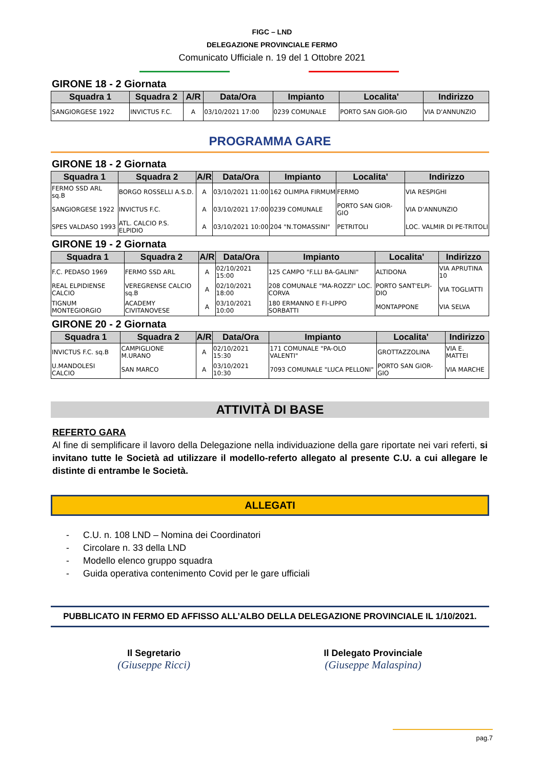FIGC – LND
DELEGAZIONE PROVINCIALE FERMO
Comunicato Ufficiale n. 19 del 1 Ottobre 2021
GIRONE 18 - 2 Giornata
| Squadra 1 | Squadra 2 | A/R | Data/Ora | Impianto | Localita' | Indirizzo |
| --- | --- | --- | --- | --- | --- | --- |
| SANGIORGESE 1922 | INVICTUS F.C. | A | 03/10/2021 17:00 | 0239 COMUNALE | PORTO SAN GIOR-GIO | VIA D'ANNUNZIO |
PROGRAMMA GARE
GIRONE 18 - 2 Giornata
| Squadra 1 | Squadra 2 | A/R | Data/Ora | Impianto | Localita' | Indirizzo |
| --- | --- | --- | --- | --- | --- | --- |
| FERMO SSD ARL sq.B | BORGO ROSSELLI A.S.D. | A | 03/10/2021 11:00 | 162 OLIMPIA FIRMUM | FERMO | VIA RESPIGHI |
| SANGIORGESE 1922 | INVICTUS F.C. | A | 03/10/2021 17:00 | 0239 COMUNALE | PORTO SAN GIOR-GIO | VIA D'ANNUNZIO |
| SPES VALDASO 1993 | ATL. CALCIO P.S. ELPIDIO | A | 03/10/2021 10:00 | 204 "N.TOMASSINI" | PETRITOLI | LOC. VALMIR DI PE-TRITOLI |
GIRONE 19 - 2 Giornata
| Squadra 1 | Squadra 2 | A/R | Data/Ora | Impianto | Localita' | Indirizzo |
| --- | --- | --- | --- | --- | --- | --- |
| F.C. PEDASO 1969 | FERMO SSD ARL | A | 02/10/2021 15:00 | 125 CAMPO "F.LLI BA-GALINI" | ALTIDONA | VIA APRUTINA 10 |
| REAL ELPIDIENSE CALCIO | VEREGRENSE CALCIO sq.B | A | 02/10/2021 18:00 | 208 COMUNALE "MA-ROZZI" LOC. CORVA | PORTO SANT'ELPI-DIO | VIA TOGLIATTI |
| TIGNUM MONTEGIORGIO | ACADEMY CIVITANOVESE | A | 03/10/2021 10:00 | 180 ERMANNO E FI-LIPPO SORBATTI | MONTAPPONE | VIA SELVA |
GIRONE 20 - 2 Giornata
| Squadra 1 | Squadra 2 | A/R | Data/Ora | Impianto | Localita' | Indirizzo |
| --- | --- | --- | --- | --- | --- | --- |
| INVICTUS F.C. sq.B | CAMPIGLIONE M.URANO | A | 02/10/2021 15:30 | 171 COMUNALE "PA-OLO VALENTI" | GROTTAZZOLINA | VIA E. MATTEI |
| U.MANDOLESI CALCIO | SAN MARCO | A | 03/10/2021 10:30 | 7093 COMUNALE "LUCA PELLONI" | PORTO SAN GIOR-GIO | VIA MARCHE |
ATTIVITÀ DI BASE
REFERTO GARA
Al fine di semplificare il lavoro della Delegazione nella individuazione della gare riportate nei vari referti, si invitano tutte le Società ad utilizzare il modello-referto allegato al presente C.U. a cui allegare le distinte di entrambe le Società.
ALLEGATI
- C.U. n. 108 LND – Nomina dei Coordinatori
- Circolare n. 33 della LND
- Modello elenco gruppo squadra
- Guida operativa contenimento Covid per le gare ufficiali
PUBBLICATO IN FERMO ED AFFISSO ALL’ALBO DELLA DELEGAZIONE PROVINCIALE IL 1/10/2021.
Il Segretario
(Giuseppe Ricci)
Il Delegato Provinciale
(Giuseppe Malaspina)
pag.7